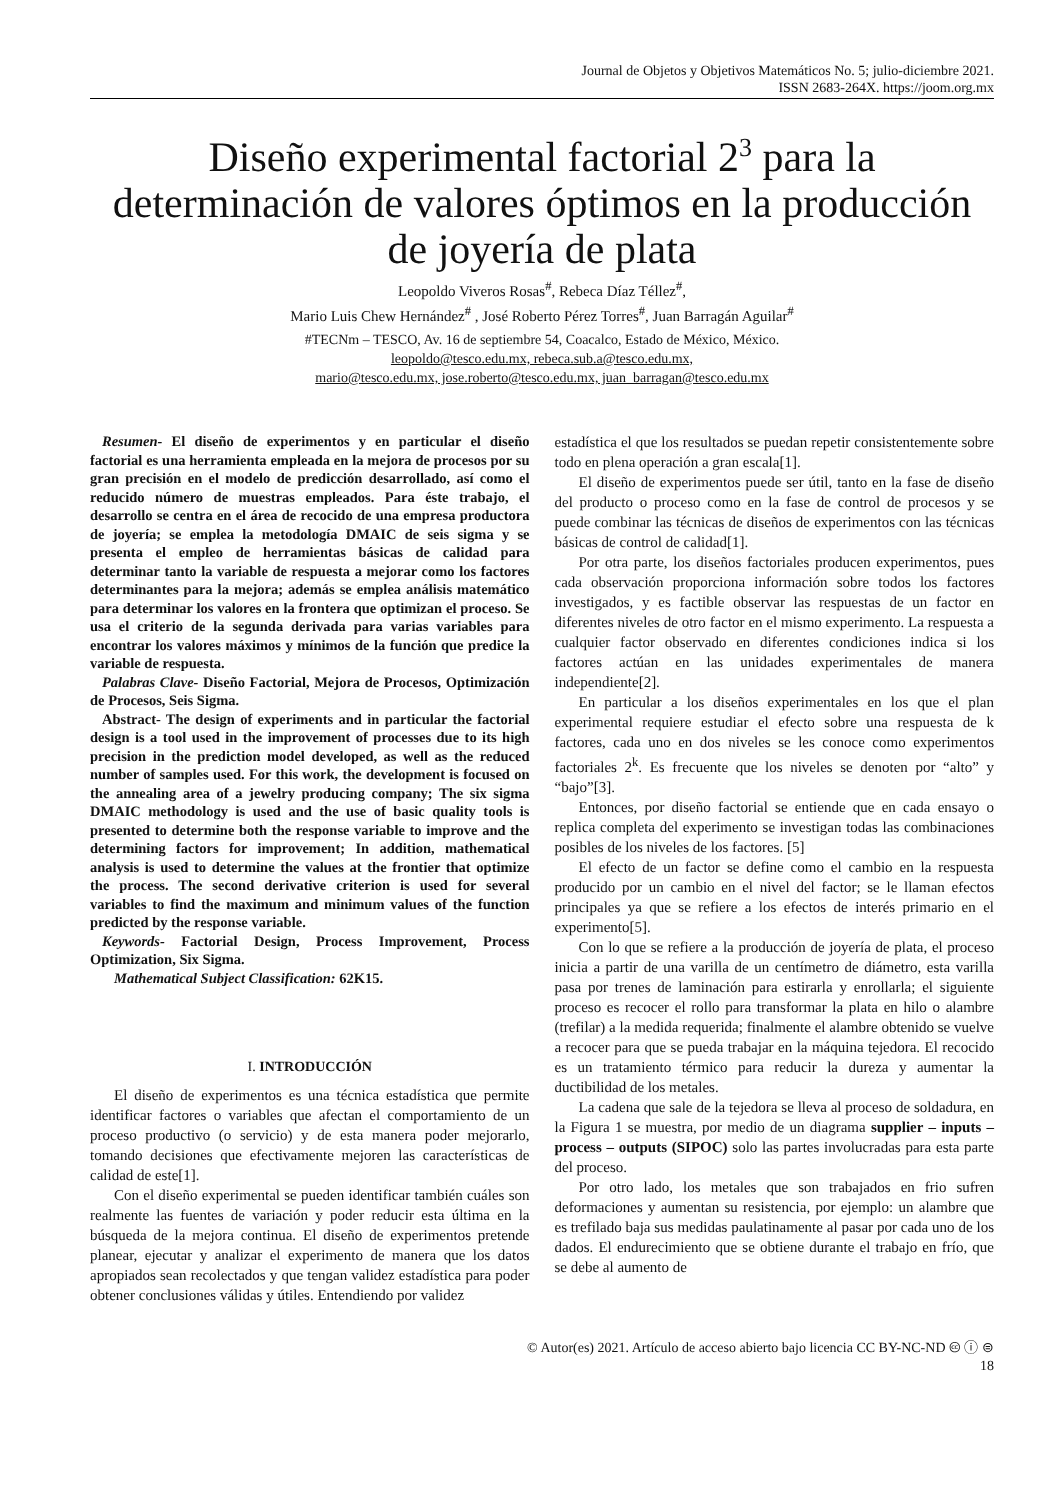Journal de Objetos y Objetivos Matemáticos No. 5; julio-diciembre 2021.
ISSN 2683-264X. https://joom.org.mx
Diseño experimental factorial 2<sup>3</sup> para la determinación de valores óptimos en la producción de joyería de plata
Leopoldo Viveros Rosas<sup>#</sup>, Rebeca Díaz Téllez<sup>#</sup>,
Mario Luis Chew Hernández<sup>#</sup> , José Roberto Pérez Torres<sup>#</sup>, Juan Barragán Aguilar<sup>#</sup>
#TECNm – TESCO, Av. 16 de septiembre 54, Coacalco, Estado de México, México.
leopoldo@tesco.edu.mx, rebeca.sub.a@tesco.edu.mx,
mario@tesco.edu.mx, jose.roberto@tesco.edu.mx, juan_barragan@tesco.edu.mx
Resumen- El diseño de experimentos y en particular el diseño factorial es una herramienta empleada en la mejora de procesos por su gran precisión en el modelo de predicción desarrollado, así como el reducido número de muestras empleados. Para éste trabajo, el desarrollo se centra en el área de recocido de una empresa productora de joyería; se emplea la metodología DMAIC de seis sigma y se presenta el empleo de herramientas básicas de calidad para determinar tanto la variable de respuesta a mejorar como los factores determinantes para la mejora; además se emplea análisis matemático para determinar los valores en la frontera que optimizan el proceso. Se usa el criterio de la segunda derivada para varias variables para encontrar los valores máximos y mínimos de la función que predice la variable de respuesta.
Palabras Clave- Diseño Factorial, Mejora de Procesos, Optimización de Procesos, Seis Sigma.
Abstract- The design of experiments and in particular the factorial design is a tool used in the improvement of processes due to its high precision in the prediction model developed, as well as the reduced number of samples used. For this work, the development is focused on the annealing area of a jewelry producing company; The six sigma DMAIC methodology is used and the use of basic quality tools is presented to determine both the response variable to improve and the determining factors for improvement; In addition, mathematical analysis is used to determine the values at the frontier that optimize the process. The second derivative criterion is used for several variables to find the maximum and minimum values of the function predicted by the response variable.
Keywords- Factorial Design, Process Improvement, Process Optimization, Six Sigma.
Mathematical Subject Classification: 62K15.
I. INTRODUCCIÓN
El diseño de experimentos es una técnica estadística que permite identificar factores o variables que afectan el comportamiento de un proceso productivo (o servicio) y de esta manera poder mejorarlo, tomando decisiones que efectivamente mejoren las características de calidad de este[1].
Con el diseño experimental se pueden identificar también cuáles son realmente las fuentes de variación y poder reducir esta última en la búsqueda de la mejora continua. El diseño de experimentos pretende planear, ejecutar y analizar el experimento de manera que los datos apropiados sean recolectados y que tengan validez estadística para poder obtener conclusiones válidas y útiles. Entendiendo por validez
estadística el que los resultados se puedan repetir consistentemente sobre todo en plena operación a gran escala[1].
El diseño de experimentos puede ser útil, tanto en la fase de diseño del producto o proceso como en la fase de control de procesos y se puede combinar las técnicas de diseños de experimentos con las técnicas básicas de control de calidad[1].
Por otra parte, los diseños factoriales producen experimentos, pues cada observación proporciona información sobre todos los factores investigados, y es factible observar las respuestas de un factor en diferentes niveles de otro factor en el mismo experimento. La respuesta a cualquier factor observado en diferentes condiciones indica si los factores actúan en las unidades experimentales de manera independiente[2].
En particular a los diseños experimentales en los que el plan experimental requiere estudiar el efecto sobre una respuesta de k factores, cada uno en dos niveles se les conoce como experimentos factoriales 2<sup>k</sup>. Es frecuente que los niveles se denoten por “alto” y “bajo”[3].
Entonces, por diseño factorial se entiende que en cada ensayo o replica completa del experimento se investigan todas las combinaciones posibles de los niveles de los factores. [5]
El efecto de un factor se define como el cambio en la respuesta producido por un cambio en el nivel del factor; se le llaman efectos principales ya que se refiere a los efectos de interés primario en el experimento[5].
Con lo que se refiere a la producción de joyería de plata, el proceso inicia a partir de una varilla de un centímetro de diámetro, esta varilla pasa por trenes de laminación para estirarla y enrollarla; el siguiente proceso es recocer el rollo para transformar la plata en hilo o alambre (trefilar) a la medida requerida; finalmente el alambre obtenido se vuelve a recocer para que se pueda trabajar en la máquina tejedora. El recocido es un tratamiento térmico para reducir la dureza y aumentar la ductibilidad de los metales.
La cadena que sale de la tejedora se lleva al proceso de soldadura, en la Figura 1 se muestra, por medio de un diagrama supplier – inputs – process – outputs (SIPOC) solo las partes involucradas para esta parte del proceso.
Por otro lado, los metales que son trabajados en frio sufren deformaciones y aumentan su resistencia, por ejemplo: un alambre que es trefilado baja sus medidas paulatinamente al pasar por cada uno de los dados. El endurecimiento que se obtiene durante el trabajo en frío, que se debe al aumento de
© Autor(es) 2021. Artículo de acceso abierto bajo licencia CC BY-NC-ND 🅭 ⓘ ⊜
18